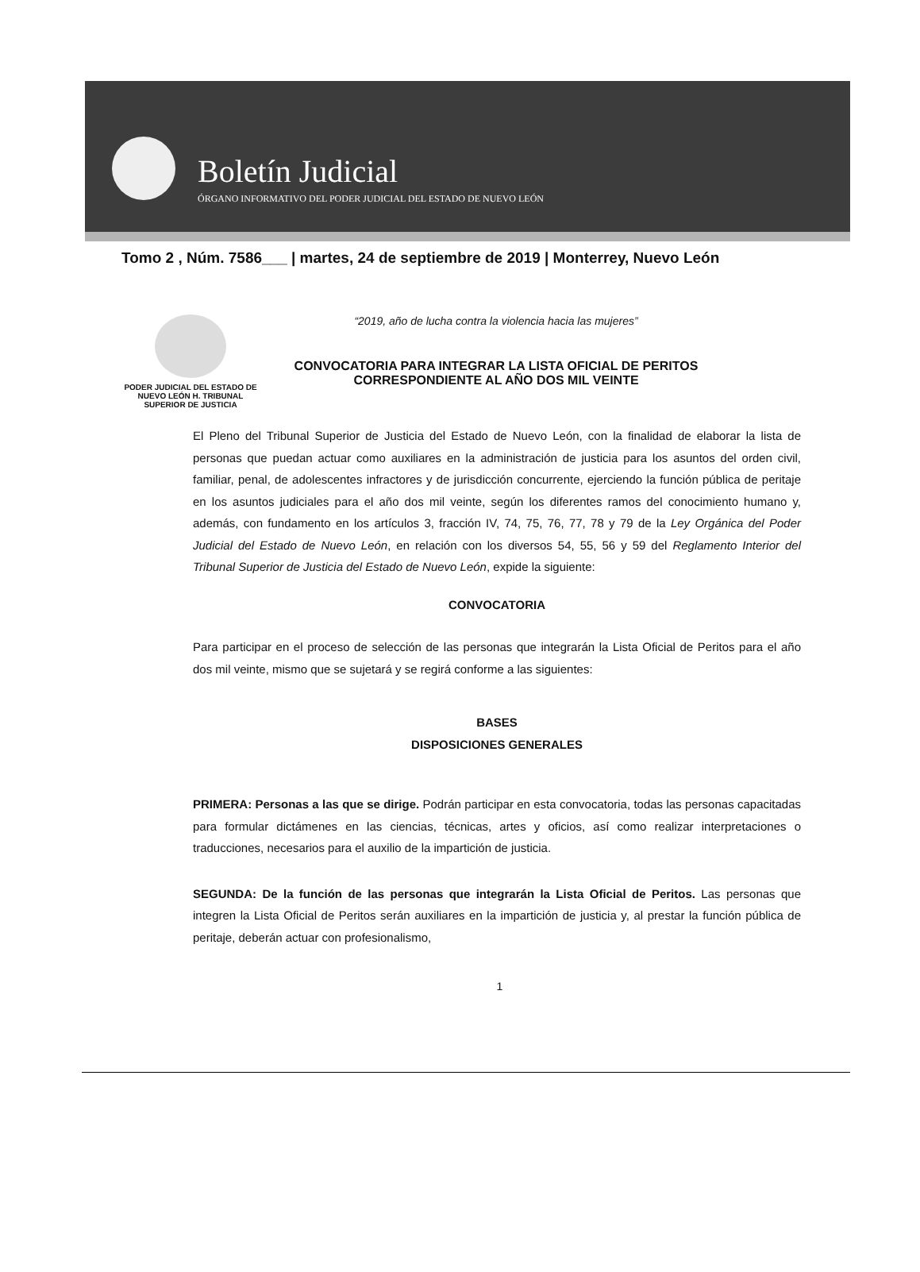Boletín Judicial
ÓRGANO INFORMATIVO DEL PODER JUDICIAL DEL ESTADO DE NUEVO LEÓN
Tomo 2 , Núm. 7586___ | martes, 24 de septiembre de 2019 | Monterrey, Nuevo León
PODER JUDICIAL DEL ESTADO DE NUEVO LEÓN H. TRIBUNAL SUPERIOR DE JUSTICIA
“2019, año de lucha contra la violencia hacia las mujeres”
CONVOCATORIA PARA INTEGRAR LA LISTA OFICIAL DE PERITOS
CORRESPONDIENTE AL AÑO DOS MIL VEINTE
El Pleno del Tribunal Superior de Justicia del Estado de Nuevo León, con la finalidad de elaborar la lista de personas que puedan actuar como auxiliares en la administración de justicia para los asuntos del orden civil, familiar, penal, de adolescentes infractores y de jurisdicción concurrente, ejerciendo la función pública de peritaje en los asuntos judiciales para el año dos mil veinte, según los diferentes ramos del conocimiento humano y, además, con fundamento en los artículos 3, fracción IV, 74, 75, 76, 77, 78 y 79 de la Ley Orgánica del Poder Judicial del Estado de Nuevo León, en relación con los diversos 54, 55, 56 y 59 del Reglamento Interior del Tribunal Superior de Justicia del Estado de Nuevo León, expide la siguiente:
CONVOCATORIA
Para participar en el proceso de selección de las personas que integrarán la Lista Oficial de Peritos para el año dos mil veinte, mismo que se sujetará y se regirá conforme a las siguientes:
BASES
DISPOSICIONES GENERALES
PRIMERA: Personas a las que se dirige. Podrán participar en esta convocatoria, todas las personas capacitadas para formular dictámenes en las ciencias, técnicas, artes y oficios, así como realizar interpretaciones o traducciones, necesarios para el auxilio de la impartición de justicia.
SEGUNDA: De la función de las personas que integrarán la Lista Oficial de Peritos. Las personas que integren la Lista Oficial de Peritos serán auxiliares en la impartición de justicia y, al prestar la función pública de peritaje, deberán actuar con profesionalismo,
1